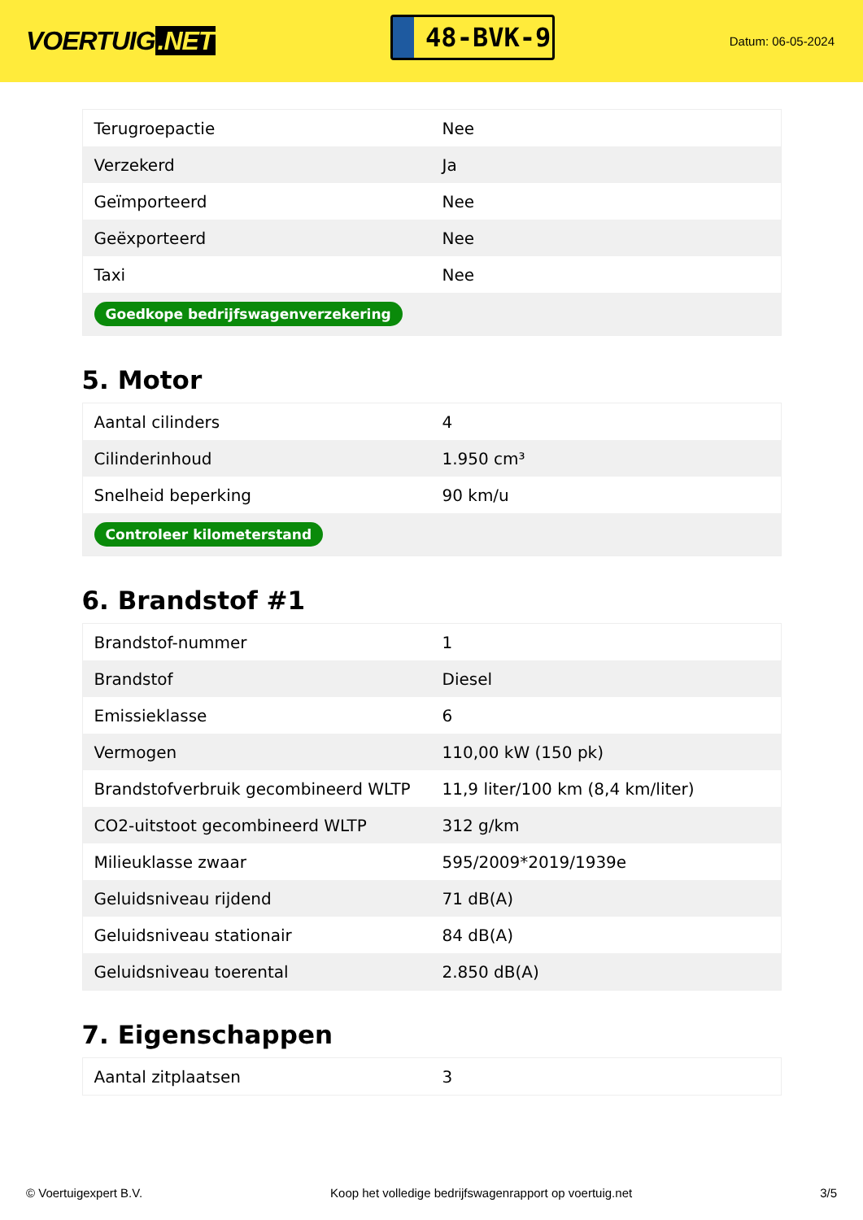VOERTUIG.NET
48-BVK-9
Datum: 06-05-2024
| Terugroepactie | Nee |
| Verzekerd | Ja |
| Geïmporteerd | Nee |
| Geëxporteerd | Nee |
| Taxi | Nee |
| Goedkope bedrijfswagenverzekering | |
5. Motor
| Aantal cilinders | 4 |
| Cilinderinhoud | 1.950 cm³ |
| Snelheid beperking | 90 km/u |
| Controleer kilometerstand | |
6. Brandstof #1
| Brandstof-nummer | 1 |
| Brandstof | Diesel |
| Emissieklasse | 6 |
| Vermogen | 110,00 kW (150 pk) |
| Brandstofverbruik gecombineerd WLTP | 11,9 liter/100 km (8,4 km/liter) |
| CO2-uitstoot gecombineerd WLTP | 312 g/km |
| Milieuklasse zwaar | 595/2009*2019/1939e |
| Geluidsniveau rijdend | 71 dB(A) |
| Geluidsniveau stationair | 84 dB(A) |
| Geluidsniveau toerental | 2.850 dB(A) |
7. Eigenschappen
| Aantal zitplaatsen | 3 |
© Voertuigexpert B.V. Koop het volledige bedrijfswagenrapport op voertuig.net 3/5